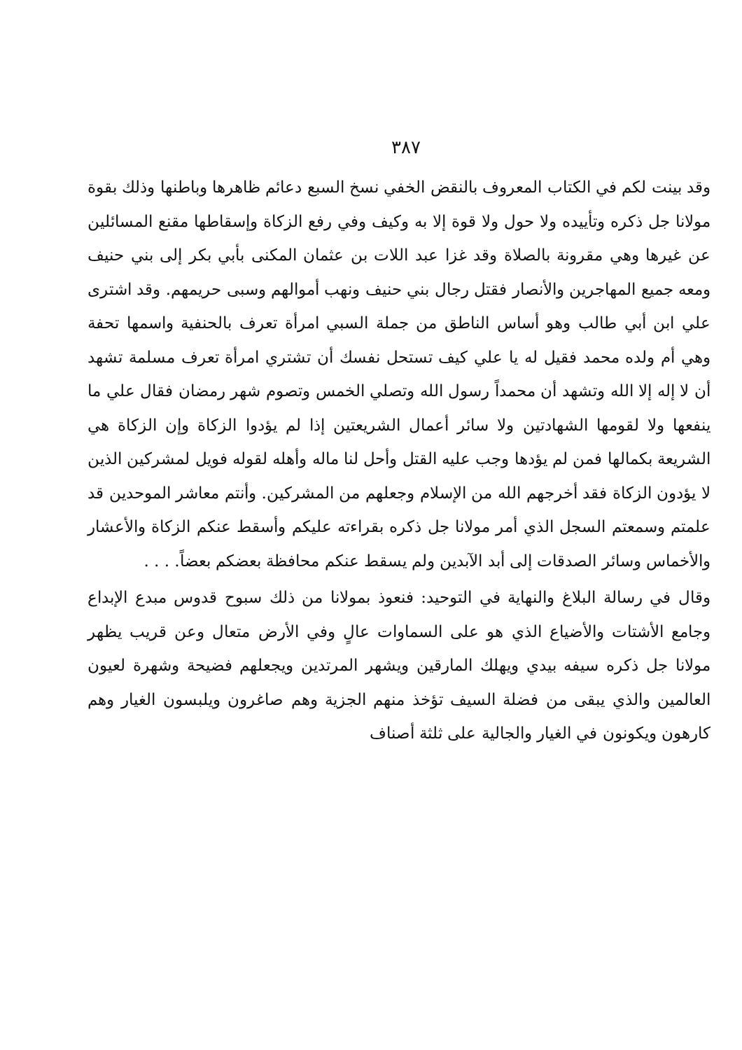٣٨٧
وقد بينت لكم في الكتاب المعروف بالنقض الخفي نسخ السبع دعائم ظاهرها وباطنها وذلك بقوة مولانا جل ذكره وتأييده ولا حول ولا قوة إلا به وكيف وفي رفع الزكاة وإسقاطها مقنع المسائلين عن غيرها وهي مقرونة بالصلاة وقد غزا عبد اللات بن عثمان المكنى بأبي بكر إلى بني حنيف ومعه جميع المهاجرين والأنصار فقتل رجال بني حنيف ونهب أموالهم وسبى حريمهم. وقد اشترى علي ابن أبي طالب وهو أساس الناطق من جملة السبي امرأة تعرف بالحنفية واسمها تحفة وهي أم ولده محمد فقيل له يا علي كيف تستحل نفسك أن تشتري امرأة تعرف مسلمة تشهد أن لا إله إلا الله وتشهد أن محمداً رسول الله وتصلي الخمس وتصوم شهر رمضان فقال علي ما ينفعها ولا لقومها الشهادتين ولا سائر أعمال الشريعتين إذا لم يؤدوا الزكاة وإن الزكاة هي الشريعة بكمالها فمن لم يؤدها وجب عليه القتل وأحل لنا ماله وأهله لقوله فويل لمشركين الذين لا يؤدون الزكاة فقد أخرجهم الله من الإسلام وجعلهم من المشركين. وأنتم معاشر الموحدين قد علمتم وسمعتم السجل الذي أمر مولانا جل ذكره بقراءته عليكم وأسقط عنكم الزكاة والأعشار والأخماس وسائر الصدقات إلى أبد الآبدين ولم يسقط عنكم محافظة بعضكم بعضاً. . . .
وقال في رسالة البلاغ والنهاية في التوحيد: فنعوذ بمولانا من ذلك سبوح قدوس مبدع الإبداع وجامع الأشتات والأضياع الذي هو على السماوات عالٍ وفي الأرض متعال وعن قريب يظهر مولانا جل ذكره سيفه بيدي ويهلك المارقين ويشهر المرتدين ويجعلهم فضيحة وشهرة لعيون العالمين والذي يبقى من فضلة السيف تؤخذ منهم الجزية وهم صاغرون ويلبسون الغيار وهم كارهون ويكونون في الغيار والجالية على ثلثة أصناف